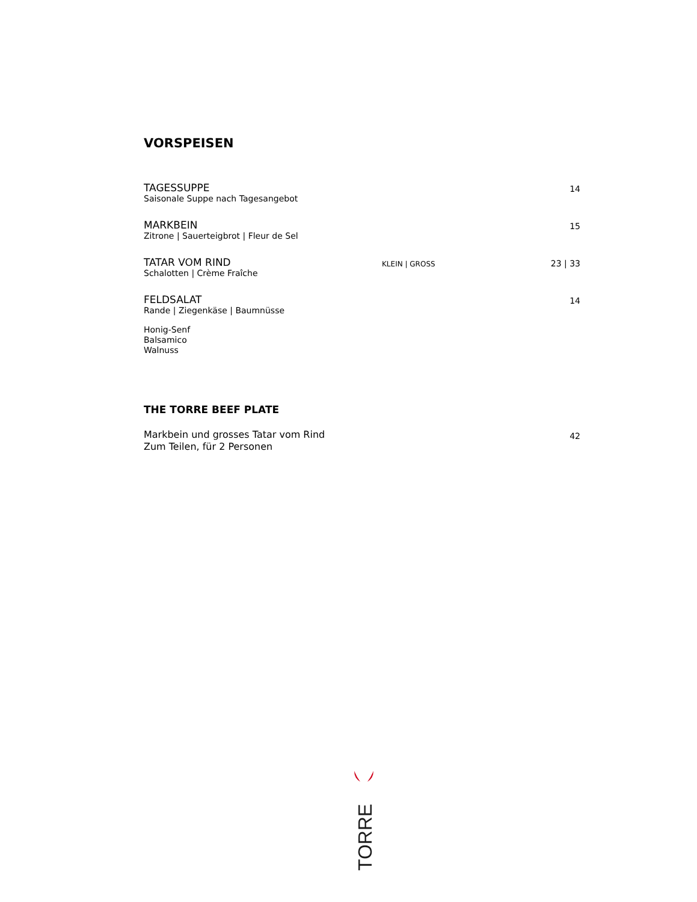VORSPEISEN
TAGESSUPPE
Saisonale Suppe nach Tagesangebot
14
MARKBEIN
Zitrone | Sauerteigbrot | Fleur de Sel
15
TATAR VOM RIND
Schalotten | Crème Fraîche
KLEIN | GROSS
23 | 33
FELDSALAT
Rande | Ziegenkäse | Baumnüsse
14
Honig-Senf
Balsamico
Walnuss
THE TORRE BEEF PLATE
Markbein und grosses Tatar vom Rind
Zum Teilen, für 2 Personen
42
TORRE